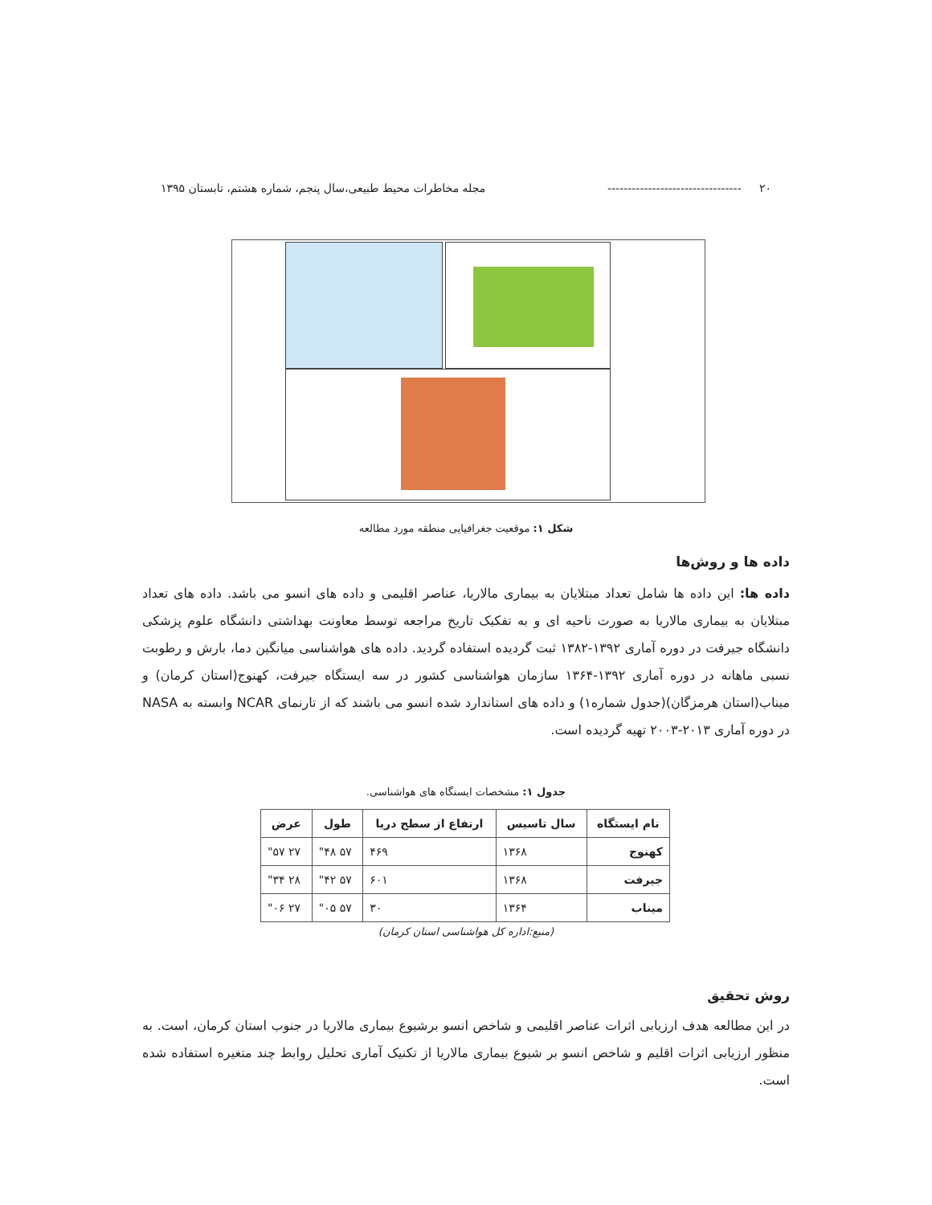۲۰ --------------------------------- مجله مخاطرات محیط طبیعی،سال پنجم، شماره هشتم، تابستان ۱۳۹۵
شکل ۱: موقعیت جغرافیایی منطقه مورد مطالعه
داده ها و روش‌ها
داده ها: این داده ها شامل تعداد مبتلایان به بیماری مالاریا، عناصر اقلیمی و داده های انسو می باشد. داده های تعداد مبتلایان به بیماری مالاریا به صورت ناحیه ای و به تفکیک تاریخ مراجعه توسط معاونت بهداشتی دانشگاه علوم پزشکی دانشگاه جیرفت در دوره آماری ۱۳۹۲-۱۳۸۲ ثبت گردیده استفاده گردید. داده های هواشناسی میانگین دما، بارش و رطوبت نسبی ماهانه در دوره آماری ۱۳۹۲-۱۳۶۴ سازمان هواشناسی کشور در سه ایستگاه جیرفت، کهنوج(استان کرمان) و میناب(استان هرمزگان)(جدول شماره۱) و داده های استاندارد شده انسو می باشند که از تارنمای NCAR وابسته به NASA در دوره آماری ۲۰۱۳-۲۰۰۳ تهیه گردیده است.
جدول ۱: مشخصات ایستگاه های هواشناسی.
| نام ایستگاه | سال تاسیس | ارتفاع از سطح دریا | طول | عرض |
| --- | --- | --- | --- | --- |
| کهنوج | ۱۳۶۸ | ۴۶۹ | ۵۷ ۴۸" | ۲۷ ۵۷" |
| جیرفت | ۱۳۶۸ | ۶۰۱ | ۵۷ ۴۲" | ۲۸ ۳۴" |
| میناب | ۱۳۶۴ | ۳۰ | ۵۷ ۰۵" | ۲۷ ۰۶" |
(منبع:اداره کل هواشناسی استان کرمان)
روش تحقیق
در این مطالعه هدف ارزیابی اثرات عناصر اقلیمی و شاخص انسو برشیوع بیماری مالاریا در جنوب استان کرمان، است. به منظور ارزیابی اثرات اقلیم و شاخص انسو بر شیوع بیماری مالاریا از تکنیک آماری تحلیل روابط چند متغیره استفاده شده است.